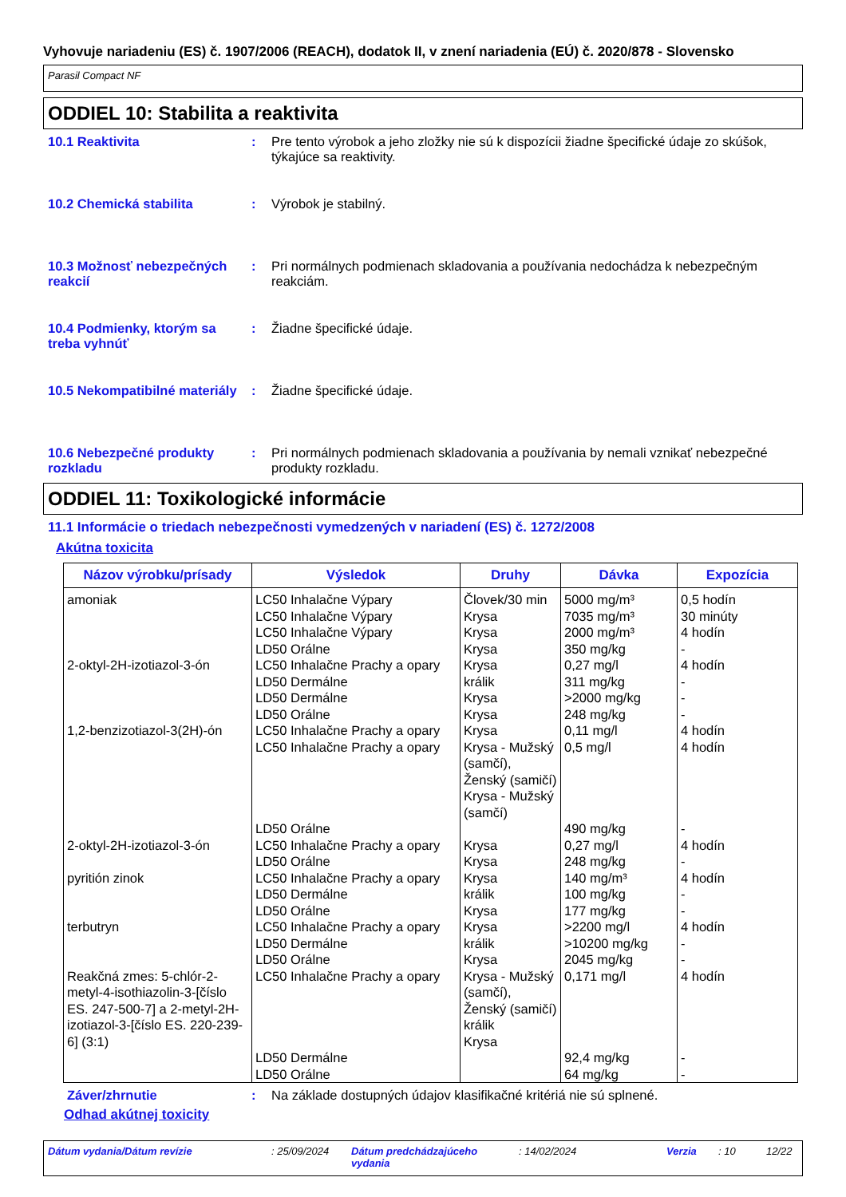Vyhovuje nariadeniu (ES) č. 1907/2006 (REACH), dodatok II, v znení nariadenia (EÚ) č. 2020/878 - Slovensko
Parasil Compact NF
ODDIEL 10: Stabilita a reaktivita
10.1 Reaktivita : Pre tento výrobok a jeho zložky nie sú k dispozícii žiadne špecifické údaje zo skúšok, týkajúce sa reaktivity.
10.2 Chemická stabilita : Výrobok je stabilný.
10.3 Možnosť nebezpečných reakcií
: Pri normálnych podmienach skladovania a používania nedochádza k nebezpečným reakciám.
10.4 Podmienky, ktorým sa treba vyhnúť
: Žiadne špecifické údaje.
10.5 Nekompatibilné materiály
: Žiadne špecifické údaje.
10.6 Nebezpečné produkty rozkladu
: Pri normálnych podmienach skladovania a používania by nemali vznikať nebezpečné produkty rozkladu.
ODDIEL 11: Toxikologické informácie
11.1 Informácie o triedach nebezpečnosti vymedzených v nariadení (ES) č. 1272/2008
Akútna toxicita
| Názov výrobku/prísady | Výsledok | Druhy | Dávka | Expozícia |
| --- | --- | --- | --- | --- |
| amoniak | LC50 Inhalačne Výpary LC50 Inhalačne Výpary LC50 Inhalačne Výpary LD50 Orálne | Človek/30 min Krysa Krysa Krysa | 5000 mg/m³ 7035 mg/m³ 2000 mg/m³ 350 mg/kg | 0,5 hodín 30 minúty 4 hodín - |
| 2-oktyl-2H-izotiazol-3-ón | LC50 Inhalačne Prachy a opary LD50 Dermálne LD50 Dermálne LD50 Orálne | Krysa králik Krysa Krysa | 0,27 mg/l 311 mg/kg >2000 mg/kg 248 mg/kg | 4 hodín - - - |
| 1,2-benzizotiazol-3(2H)-ón | LC50 Inhalačne Prachy a opary LC50 Inhalačne Prachy a opary LD50 Orálne | Krysa Krysa - Mužský (samčí), Ženský (samičí) Krysa - Mužský (samčí) | 0,11 mg/l 0,5 mg/l 490 mg/kg | 4 hodín 4 hodín - |
| 2-oktyl-2H-izotiazol-3-ón | LC50 Inhalačne Prachy a opary LD50 Orálne | Krysa Krysa | 0,27 mg/l 248 mg/kg | 4 hodín - |
| pyritión zinok | LC50 Inhalačne Prachy a opary LD50 Dermálne LD50 Orálne | Krysa králik Krysa | 140 mg/m³ 100 mg/kg 177 mg/kg | 4 hodín - - |
| terbutryn | LC50 Inhalačne Prachy a opary LD50 Dermálne LD50 Orálne | Krysa králik Krysa | >2200 mg/l >10200 mg/kg 2045 mg/kg | 4 hodín - - |
| Reakčná zmes: 5-chlór-2-metyl-4-isothiazolin-3-[číslo ES. 247-500-7] a 2-metyl-2H-izotiazol-3-[číslo ES. 220-239-6] (3:1) | LC50 Inhalačne Prachy a opary LD50 Dermálne LD50 Orálne | Krysa - Mužský (samčí), Ženský (samičí) králik Krysa | 0,171 mg/l 92,4 mg/kg 64 mg/kg | 4 hodín - - |
Záver/zhrnutie : Na základe dostupných údajov klasifikačné kritériá nie sú splnené.
Odhad akútnej toxicity
Dátum vydania/Dátum revízie: 25/09/2024 Dátum predchádzajúceho vydania: 14/02/2024 Verzia: 10 12/22